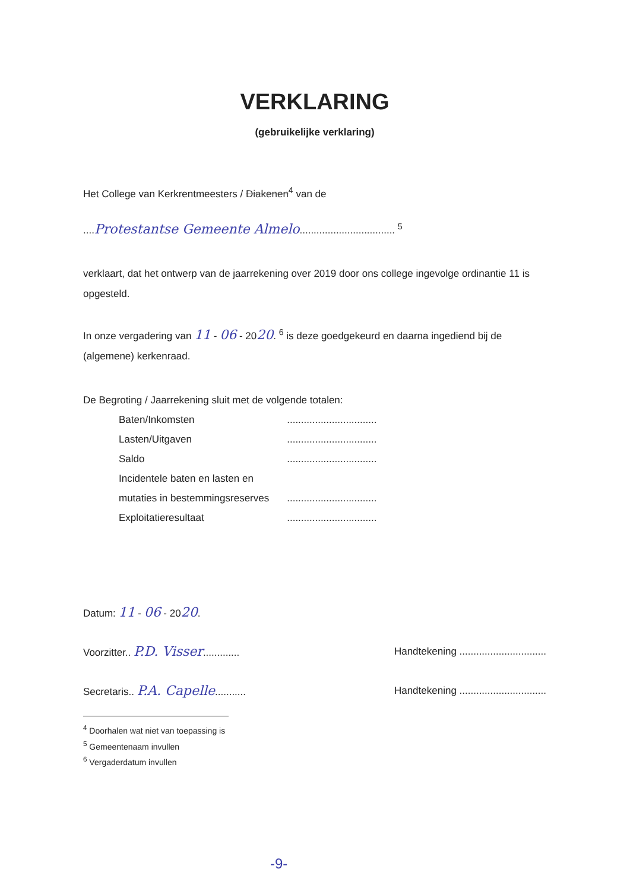VERKLARING
(gebruikelijke verklaring)
Het College van Kerkrentmeesters / Diakenen<sup>4</sup> van de
....Protestantse Gemeente Almelo.................................. <sup>5</sup>
verklaart, dat het ontwerp van de jaarrekening over 2019 door ons college ingevolge ordinantie 11 is opgesteld.
In onze vergadering van 11 - 06 - 2020. <sup>6</sup> is deze goedgekeurd en daarna ingediend bij de (algemene) kerkenraad.
De Begroting / Jaarrekening sluit met de volgende totalen:
| Baten/Inkomsten | ................................ |
| Lasten/Uitgaven | ................................ |
| Saldo | ................................ |
| Incidentele baten en lasten en | |
| mutaties in bestemmingsreserves | ................................ |
| Exploitatieresultaat | ................................ |
Datum: 11 - 06 - 2020.
Voorzitter.. P.D. Visser.............
Handtekening ...............................
Secretaris.. P.A. Capelle...........
Handtekening ...............................
<sup>4</sup> Doorhalen wat niet van toepassing is
<sup>5</sup> Gemeentenaam invullen
<sup>6</sup> Vergaderdatum invullen
-9-